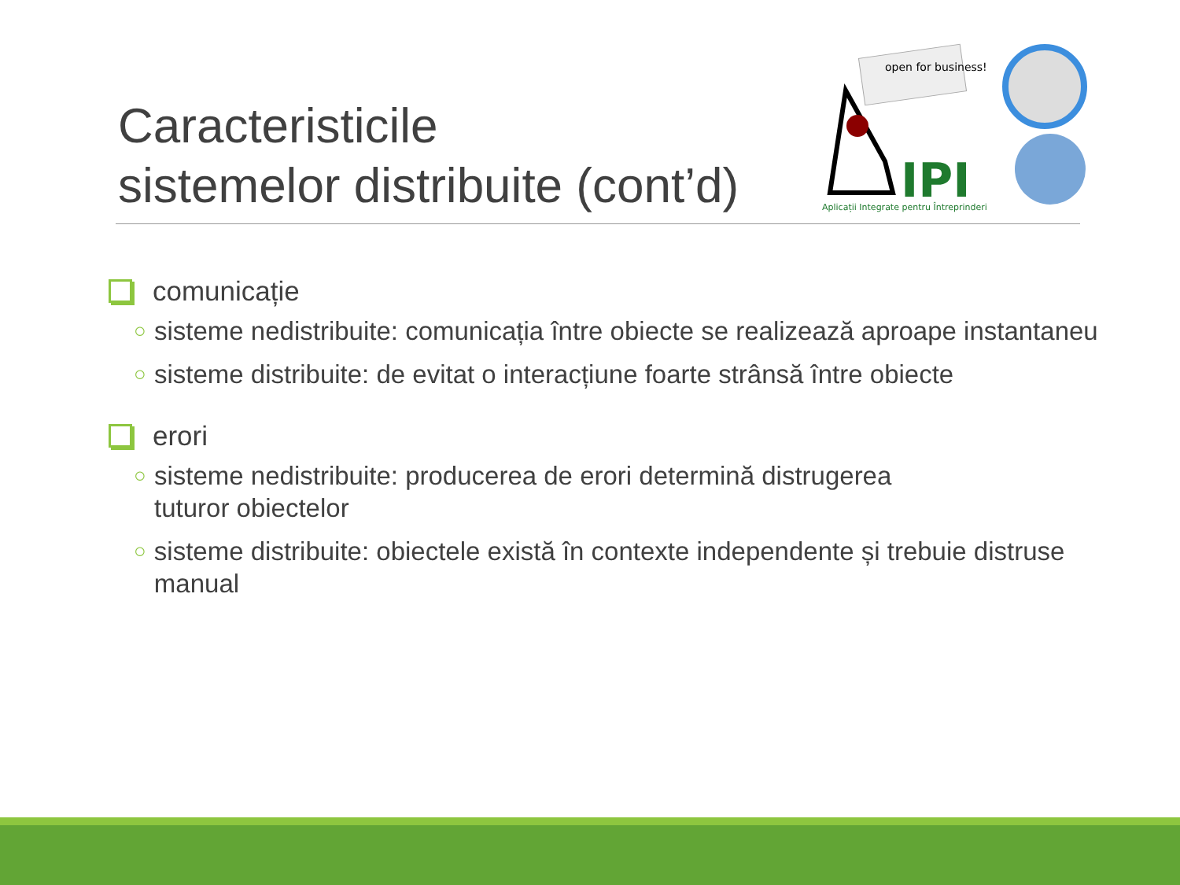Caracteristicile
sistemelor distribuite (cont’d)
open for business!
IPI
Aplicații Integrate pentru Întreprinderi
comunicație
○ sisteme nedistribuite: comunicația între obiecte se realizează aproape instantaneu
○ sisteme distribuite: de evitat o interacțiune foarte strânsă între obiecte
erori
○ sisteme nedistribuite: producerea de erori determină distrugerea
tuturor obiectelor
○ sisteme distribuite: obiectele există în contexte independente și trebuie distruse manual